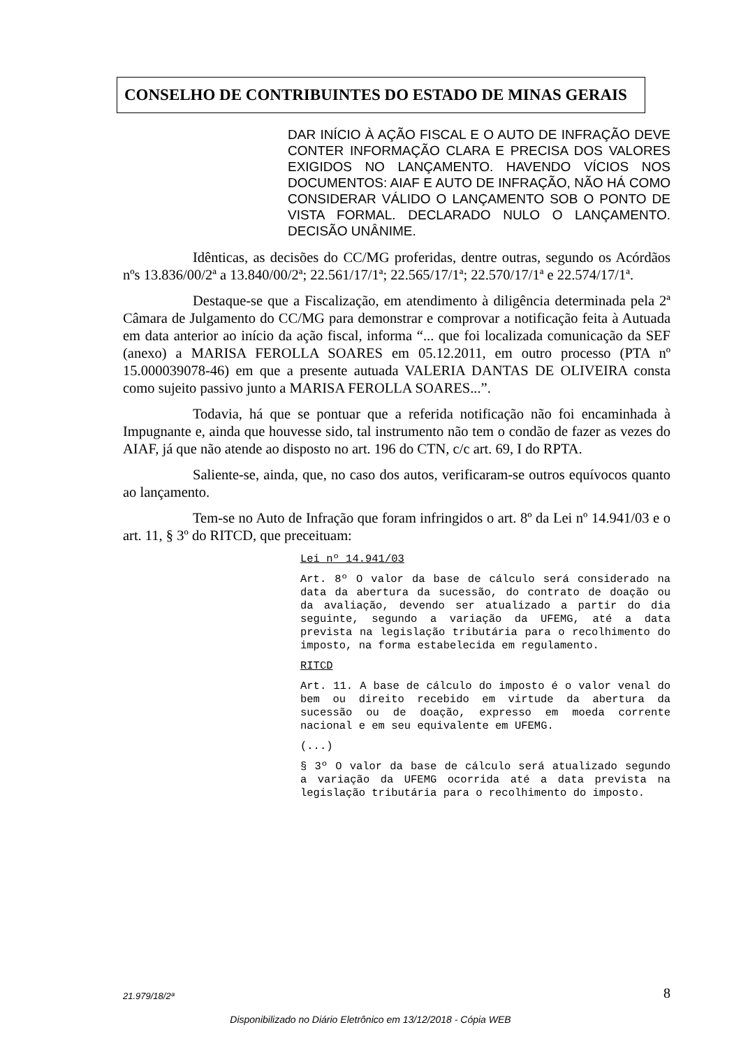CONSELHO DE CONTRIBUINTES DO ESTADO DE MINAS GERAIS
DAR INÍCIO À AÇÃO FISCAL E O AUTO DE INFRAÇÃO DEVE CONTER INFORMAÇÃO CLARA E PRECISA DOS VALORES EXIGIDOS NO LANÇAMENTO. HAVENDO VÍCIOS NOS DOCUMENTOS: AIAF E AUTO DE INFRAÇÃO, NÃO HÁ COMO CONSIDERAR VÁLIDO O LANÇAMENTO SOB O PONTO DE VISTA FORMAL. DECLARADO NULO O LANÇAMENTO. DECISÃO UNÂNIME.
Idênticas, as decisões do CC/MG proferidas, dentre outras, segundo os Acórdãos nºs 13.836/00/2ª a 13.840/00/2ª; 22.561/17/1ª; 22.565/17/1ª; 22.570/17/1ª e 22.574/17/1ª.
Destaque-se que a Fiscalização, em atendimento à diligência determinada pela 2ª Câmara de Julgamento do CC/MG para demonstrar e comprovar a notificação feita à Autuada em data anterior ao início da ação fiscal, informa “... que foi localizada comunicação da SEF (anexo) a MARISA FEROLLA SOARES em 05.12.2011, em outro processo (PTA nº 15.000039078-46) em que a presente autuada VALERIA DANTAS DE OLIVEIRA consta como sujeito passivo junto a MARISA FEROLLA SOARES...”.
Todavia, há que se pontuar que a referida notificação não foi encaminhada à Impugnante e, ainda que houvesse sido, tal instrumento não tem o condão de fazer as vezes do AIAF, já que não atende ao disposto no art. 196 do CTN, c/c art. 69, I do RPTA.
Saliente-se, ainda, que, no caso dos autos, verificaram-se outros equívocos quanto ao lançamento.
Tem-se no Auto de Infração que foram infringidos o art. 8º da Lei nº 14.941/03 e o art. 11, § 3º do RITCD, que preceituam:
Lei nº 14.941/03
Art. 8º O valor da base de cálculo será considerado na data da abertura da sucessão, do contrato de doação ou da avaliação, devendo ser atualizado a partir do dia seguinte, segundo a variação da UFEMG, até a data prevista na legislação tributária para o recolhimento do imposto, na forma estabelecida em regulamento.
RITCD
Art. 11. A base de cálculo do imposto é o valor venal do bem ou direito recebido em virtude da abertura da sucessão ou de doação, expresso em moeda corrente nacional e em seu equivalente em UFEMG.
(...)
§ 3º O valor da base de cálculo será atualizado segundo a variação da UFEMG ocorrida até a data prevista na legislação tributária para o recolhimento do imposto.
21.979/18/2ª 8
Disponibilizado no Diário Eletrônico em 13/12/2018 - Cópia WEB